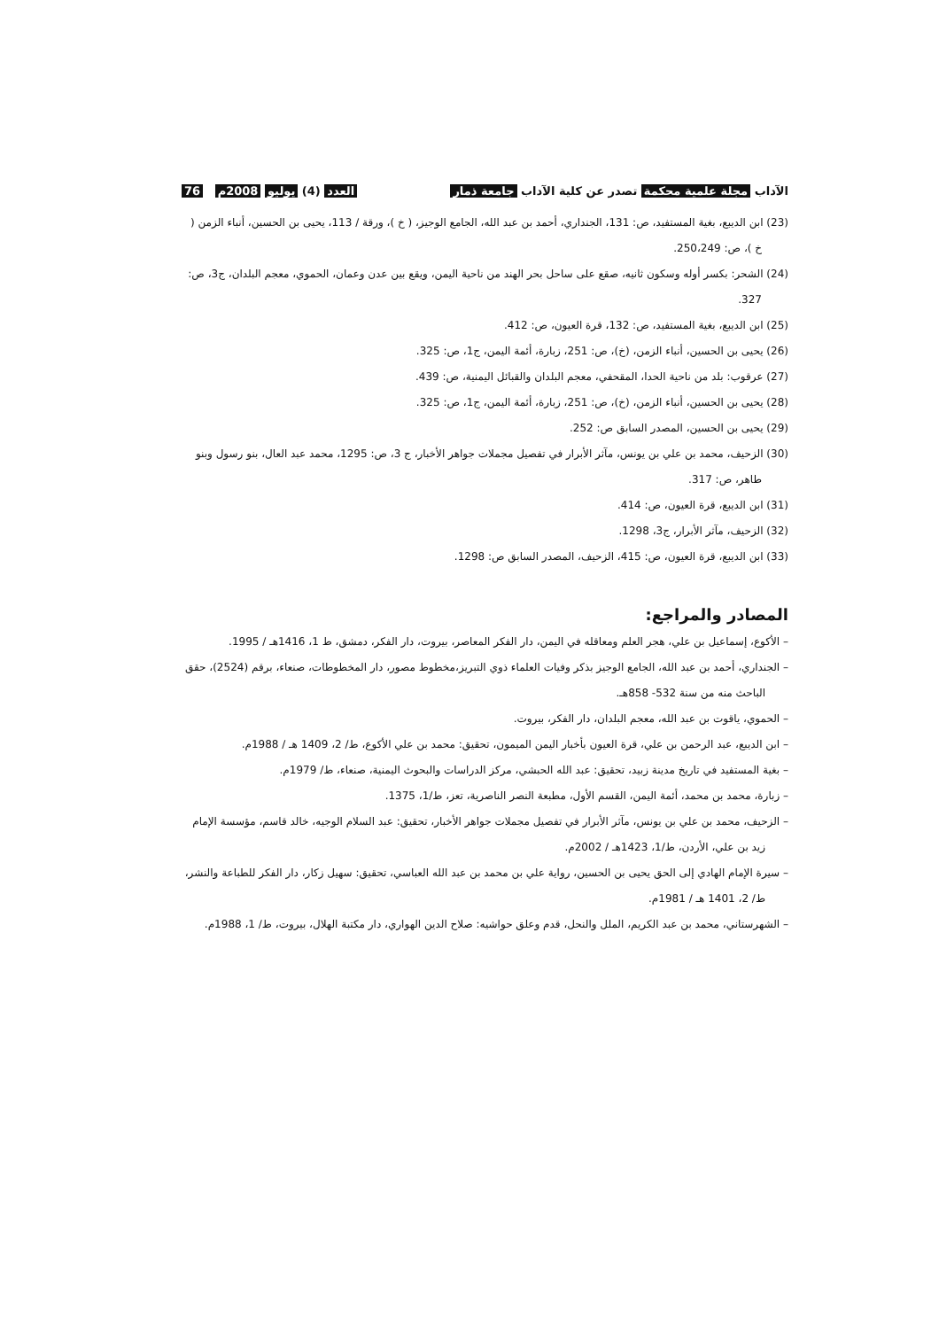الآداب مجلة علمية محكمة تصدر عن كلية الآداب جامعة ذمار العدد (4) يوليو 2008م 76
(23) ابن الديبع، بغية المستفيد، ص: 131، الجنداري، أحمد بن عبد الله، الجامع الوجيز، ( خ )، ورقة / 113، يحيى بن الحسين، أنباء الزمن ( خ )، ص: 250،249.
(24) الشحر: بكسر أوله وسكون ثانيه، صقع على ساحل بحر الهند من ناحية اليمن، ويقع بين عدن وعمان، الحموي، معجم البلدان، ج3، ص: 327.
(25) ابن الديبع، بغية المستفيد، ص: 132، قرة العيون، ص: 412.
(26) يحيى بن الحسين، أنباء الزمن، (خ)، ص: 251، زبارة، أئمة اليمن، ج1، ص: 325.
(27) عرقوب: بلد من ناحية الحدا، المقحفي، معجم البلدان والقبائل اليمنية، ص: 439.
(28) يحيى بن الحسين، أنباء الزمن، (خ)، ص: 251، زبارة، أئمة اليمن، ج1، ص: 325.
(29) يحيى بن الحسين، المصدر السابق ص: 252.
(30) الزحيف، محمد بن علي بن يونس، مآثر الأبرار في تفصيل مجملات جواهر الأخبار، ج 3، ص: 1295، محمد عبد العال، بنو رسول وبنو طاهر، ص: 317.
(31) ابن الديبع، قرة العيون، ص: 414.
(32) الزحيف، مآثر الأبرار، ج3، 1298.
(33) ابن الديبع، قرة العيون، ص: 415، الزحيف، المصدر السابق ص: 1298.
المصادر والمراجع:
– الأكوع، إسماعيل بن علي، هجر العلم ومعاقله في اليمن، دار الفكر المعاصر، بيروت، دار الفكر، دمشق، ط 1، 1416هـ / 1995.
– الجنداري، أحمد بن عبد الله، الجامع الوجيز بذكر وفيات العلماء ذوي التبريز،مخطوط مصور، دار المخطوطات، صنعاء، برقم (2524)، حقق الباحث منه من سنة 532- 858هـ.
– الحموي، ياقوت بن عبد الله، معجم البلدان، دار الفكر، بيروت.
– ابن الديبع، عبد الرحمن بن علي، قرة العيون بأخبار اليمن الميمون، تحقيق: محمد بن علي الأكوع، ط/ 2، 1409 هـ / 1988م.
– بغية المستفيد في تاريخ مدينة زبيد، تحقيق: عبد الله الحبشي، مركز الدراسات والبحوث اليمنية، صنعاء، ط/ 1979م.
– زبارة، محمد بن محمد، أئمة اليمن، القسم الأول، مطبعة النصر الناصرية، تعز، ط/1، 1375.
– الزحيف، محمد بن علي بن يونس، مآثر الأبرار في تفصيل مجملات جواهر الأخبار، تحقيق: عبد السلام الوجيه، خالد قاسم، مؤسسة الإمام زيد بن علي، الأردن، ط/1، 1423هـ / 2002م.
– سيرة الإمام الهادي إلى الحق يحيى بن الحسين، رواية علي بن محمد بن عبد الله العباسي، تحقيق: سهيل زكار، دار الفكر للطباعة والنشر، ط/ 2، 1401 هـ / 1981م.
– الشهرستاني، محمد بن عبد الكريم، الملل والنحل، قدم وعلق حواشيه: صلاح الدين الهواري، دار مكتبة الهلال، بيروت، ط/ 1، 1988م.